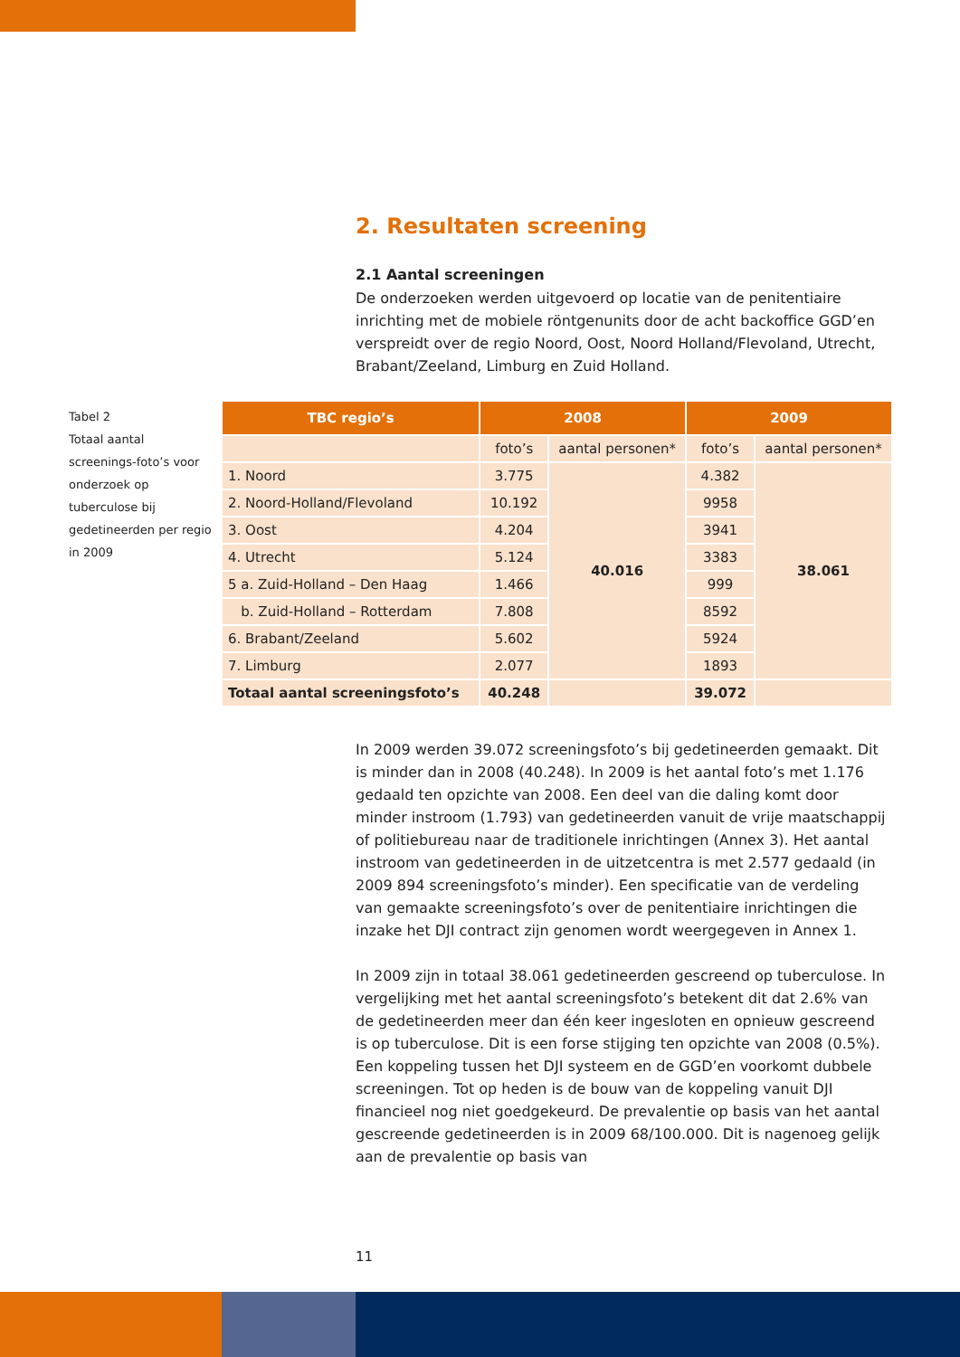2. Resultaten screening
2.1 Aantal screeningen
De onderzoeken werden uitgevoerd op locatie van de penitentiaire inrichting met de mobiele röntgenunits door de acht backoffice GGD’en verspreidt over de regio Noord, Oost, Noord Holland/Flevoland, Utrecht, Brabant/Zeeland, Limburg en Zuid Holland.
Tabel 2
Totaal aantal screenings-foto’s voor onderzoek op tuberculose bij gedetineerden per regio in 2009
| TBC regio’s | 2008 | | 2009 | |
| --- | --- | --- | --- | --- |
| | foto’s | aantal personen* | foto’s | aantal personen* |
| 1. Noord | 3.775 | 40.016 | 4.382 | 38.061 |
| 2. Noord-Holland/Flevoland | 10.192 | | 9958 | |
| 3. Oost | 4.204 | | 3941 | |
| 4. Utrecht | 5.124 | | 3383 | |
| 5 a. Zuid-Holland – Den Haag | 1.466 | | 999 | |
| b. Zuid-Holland – Rotterdam | 7.808 | | 8592 | |
| 6. Brabant/Zeeland | 5.602 | | 5924 | |
| 7. Limburg | 2.077 | | 1893 | |
| Totaal aantal screeningsfoto’s | 40.248 | | 39.072 | |
In 2009 werden 39.072 screeningsfoto’s bij gedetineerden gemaakt. Dit is minder dan in 2008 (40.248). In 2009 is het aantal foto’s met 1.176 gedaald ten opzichte van 2008. Een deel van die daling komt door minder instroom (1.793) van gedetineerden vanuit de vrije maatschappij of politiebureau naar de traditionele inrichtingen (Annex 3). Het aantal instroom van gedetineerden in de uitzetcentra is met 2.577 gedaald (in 2009 894 screeningsfoto’s minder). Een specificatie van de verdeling van gemaakte screeningsfoto’s over de penitentiaire inrichtingen die inzake het DJI contract zijn genomen wordt weergegeven in Annex 1.
In 2009 zijn in totaal 38.061 gedetineerden gescreend op tuberculose. In vergelijking met het aantal screeningsfoto’s betekent dit dat 2.6% van de gedetineerden meer dan één keer ingesloten en opnieuw gescreend is op tuberculose. Dit is een forse stijging ten opzichte van 2008 (0.5%). Een koppeling tussen het DJI systeem en de GGD’en voorkomt dubbele screeningen. Tot op heden is de bouw van de koppeling vanuit DJI financieel nog niet goedgekeurd. De prevalentie op basis van het aantal gescreende gedetineerden is in 2009 68/100.000. Dit is nagenoeg gelijk aan de prevalentie op basis van
11